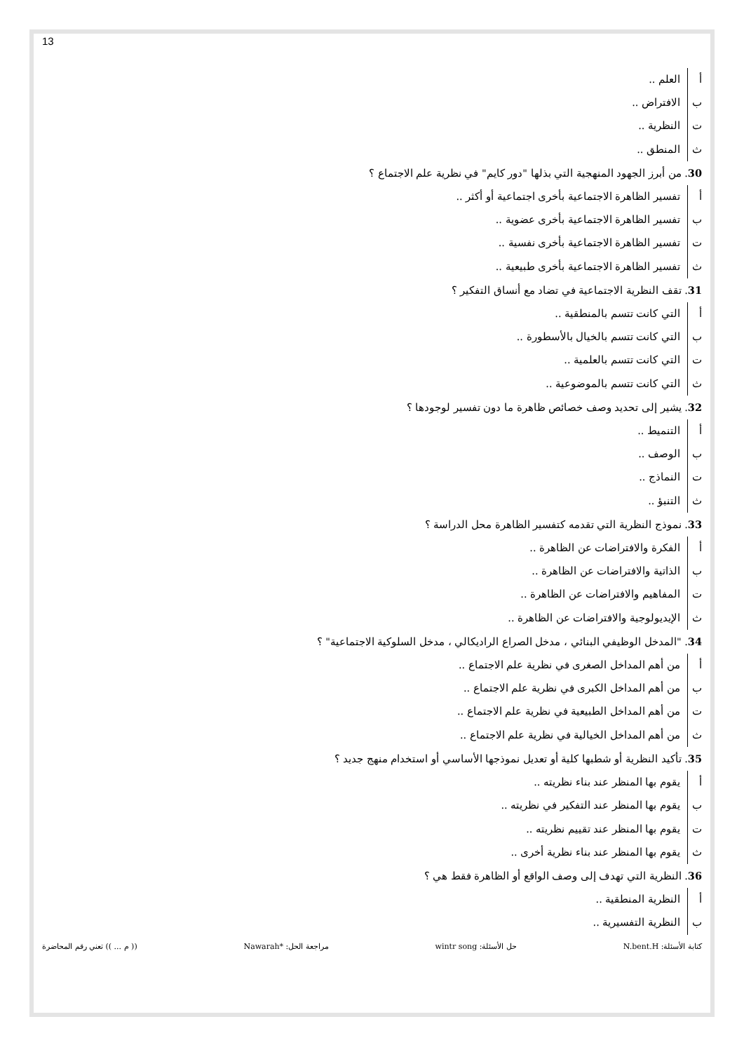13
أ العلم ..
ب الافتراض ..
ت النظرية ..
ث المنطق ..
30. من أبرز الجهود المنهجية التي بذلها "دور كايم" في نظرية علم الاجتماع ؟
أ تفسير الظاهرة الاجتماعية بأخرى اجتماعية أو أكثر ..
ب تفسير الظاهرة الاجتماعية بأخرى عضوية ..
ت تفسير الظاهرة الاجتماعية بأخرى نفسية ..
ث تفسير الظاهرة الاجتماعية بأخرى طبيعية ..
31. تقف النظرية الاجتماعية في تضاد مع أنساق التفكير ؟
أ التي كانت تتسم بالمنطقية ..
ب التي كانت تتسم بالخيال بالأسطورة ..
ت التي كانت تتسم بالعلمية ..
ث التي كانت تتسم بالموضوعية ..
32. يشير إلى تحديد وصف خصائص ظاهرة ما دون تفسير لوجودها ؟
أ التنميط ..
ب الوصف ..
ت النماذج ..
ث التنبؤ ..
33. نموذج النظرية التي تقدمه كتفسير الظاهرة محل الدراسة ؟
أ الفكرة والافتراضات عن الظاهرة ..
ب الذاتية والافتراضات عن الظاهرة ..
ت المفاهيم والافتراضات عن الظاهرة ..
ث الإيديولوجية والافتراضات عن الظاهرة ..
34. "المدخل الوظيفي البنائي ، مدخل الصراع الراديكالي ، مدخل السلوكية الاجتماعية" ؟
أ من أهم المداخل الصغرى في نظرية علم الاجتماع ..
ب من أهم المداخل الكبرى في نظرية علم الاجتماع ..
ت من أهم المداخل الطبيعية في نظرية علم الاجتماع ..
ث من أهم المداخل الخيالية في نظرية علم الاجتماع ..
35. تأكيد النظرية أو شطبها كلية أو تعديل نموذجها الأساسي أو استخدام منهج جديد ؟
أ يقوم بها المنظر عند بناء نظريته ..
ب يقوم بها المنظر عند التفكير في نظريته ..
ت يقوم بها المنظر عند تقييم نظريته ..
ث يقوم بها المنظر عند بناء نظرية أخرى ..
36. النظرية التي تهدف إلى وصف الواقع أو الظاهرة فقط هي ؟
أ النظرية المنطقية ..
ب النظرية التفسيرية ..
كتابة الأسئلة: N.bent.H حل الأسئلة: wintr song مراجعة الحل: *Nawarah (( م ... )) تعني رقم المحاضرة